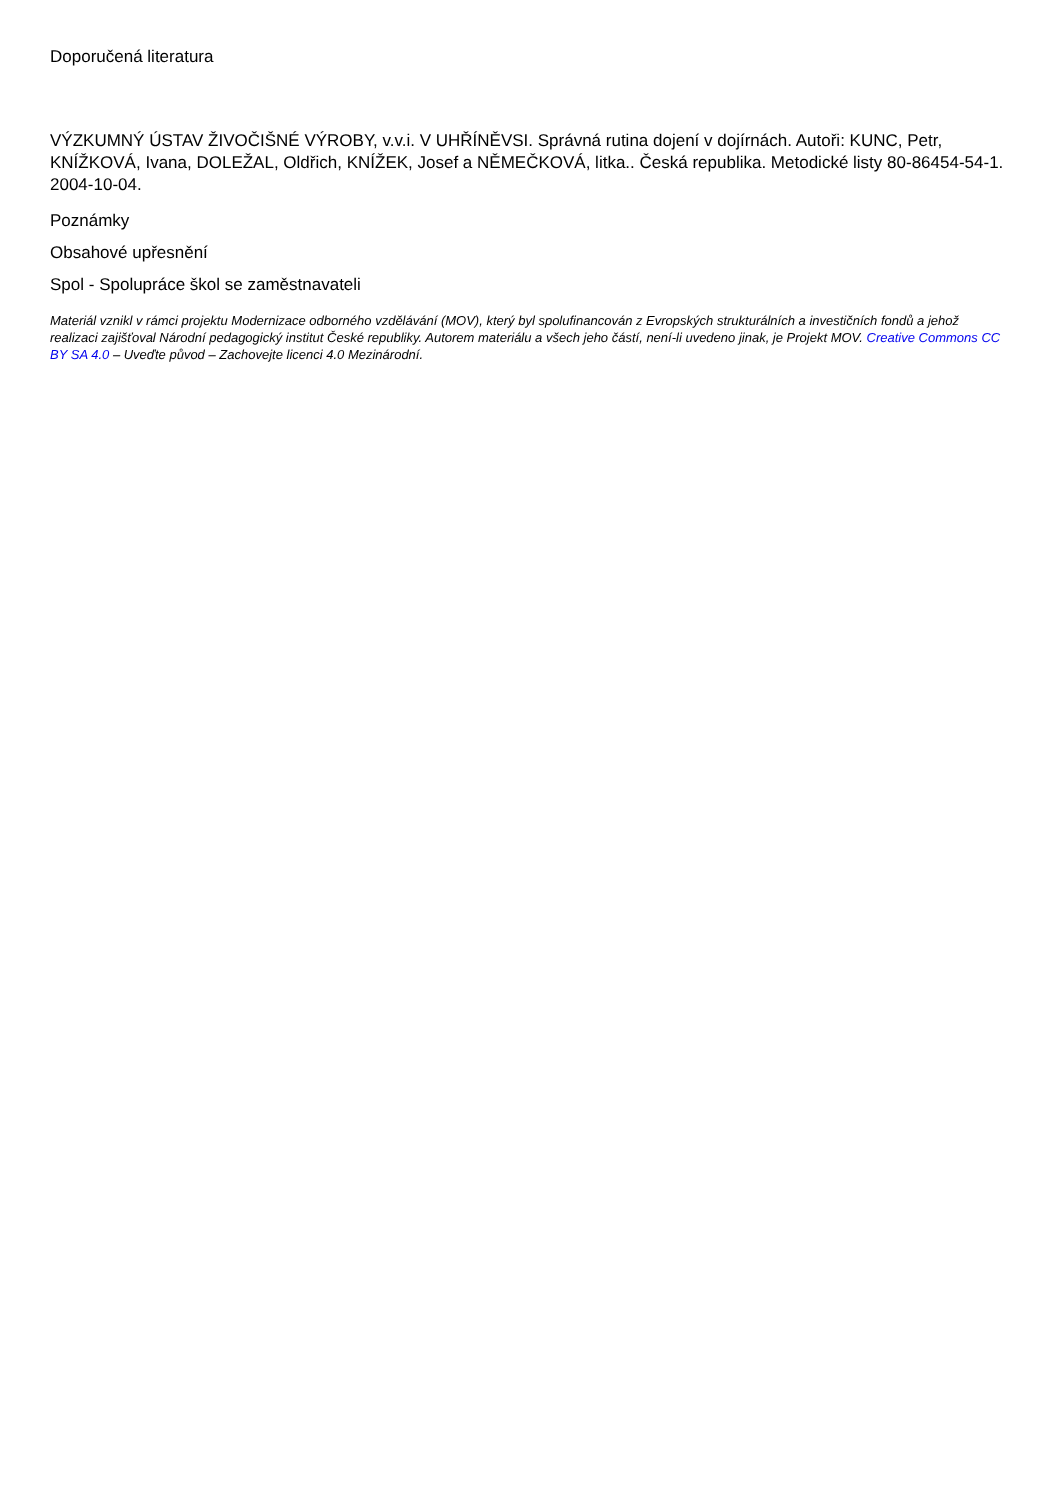Doporučená literatura
VÝZKUMNÝ ÚSTAV ŽIVOČIŠNÉ VÝROBY, v.v.i. V UHŘÍNĚVSI. Správná rutina dojení v dojírnách. Autoři: KUNC, Petr, KNÍŽKOVÁ, Ivana, DOLEŽAL, Oldřich, KNÍŽEK, Josef a NĚMEČKOVÁ, litka.. Česká republika. Metodické listy 80-86454-54-1. 2004-10-04.
Poznámky
Obsahové upřesnění
Spol - Spolupráce škol se zaměstnavateli
Materiál vznikl v rámci projektu Modernizace odborného vzdělávání (MOV), který byl spolufinancován z Evropských strukturálních a investičních fondů a jehož realizaci zajišťoval Národní pedagogický institut České republiky. Autorem materiálu a všech jeho částí, není-li uvedeno jinak, je Projekt MOV. Creative Commons CC BY SA 4.0 – Uveďte původ – Zachovejte licenci 4.0 Mezinárodní.